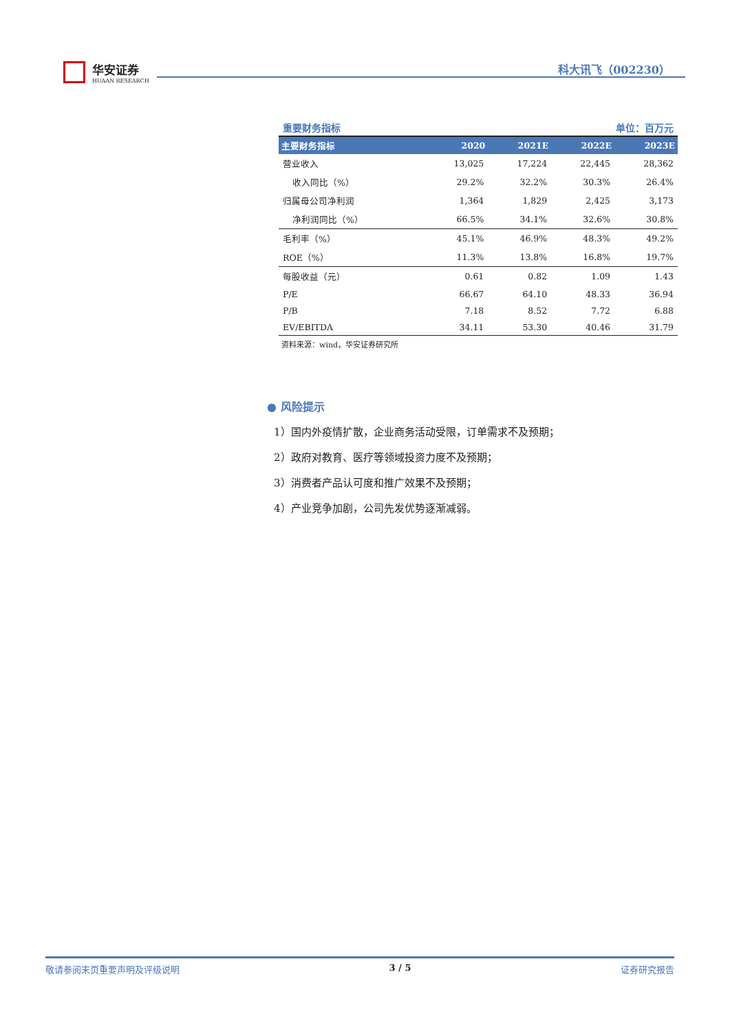华安证券
HUAAN RESEARCH
科大讯飞（002230）
重要财务指标 单位：百万元
| 主要财务指标 | 2020 | 2021E | 2022E | 2023E |
| --- | --- | --- | --- | --- |
| 营业收入 | 13,025 | 17,224 | 22,445 | 28,362 |
| 收入同比（%） | 29.2% | 32.2% | 30.3% | 26.4% |
| 归属母公司净利润 | 1,364 | 1,829 | 2,425 | 3,173 |
| 净利润同比（%） | 66.5% | 34.1% | 32.6% | 30.8% |
| 毛利率（%） | 45.1% | 46.9% | 48.3% | 49.2% |
| ROE（%） | 11.3% | 13.8% | 16.8% | 19.7% |
| 每股收益（元） | 0.61 | 0.82 | 1.09 | 1.43 |
| P/E | 66.67 | 64.10 | 48.33 | 36.94 |
| P/B | 7.18 | 8.52 | 7.72 | 6.88 |
| EV/EBITDA | 34.11 | 53.30 | 40.46 | 31.79 |
资料来源：wind，华安证券研究所
● 风险提示
1）国内外疫情扩散，企业商务活动受限，订单需求不及预期；
2）政府对教育、医疗等领域投资力度不及预期；
3）消费者产品认可度和推广效果不及预期；
4）产业竞争加剧，公司先发优势逐渐减弱。
敬请参阅末页重要声明及评级说明 3 / 5 证券研究报告